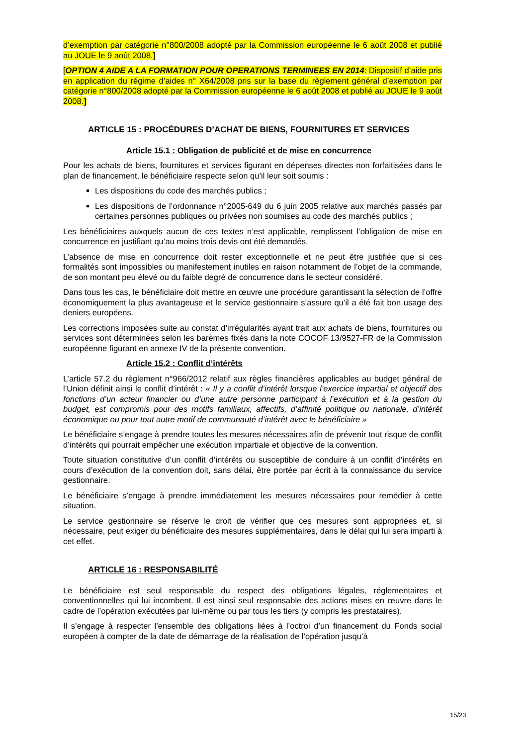d’exemption par catégorie n°800/2008 adopté par la Commission européenne le 6 août 2008 et publié au JOUE le 9 août 2008.]
[OPTION 4 AIDE A LA FORMATION POUR OPERATIONS TERMINEES EN 2014: Dispositif d’aide pris en application du régime d’aides n° X64/2008 pris sur la base du règlement général d’exemption par catégorie n°800/2008 adopté par la Commission européenne le 6 août 2008 et publié au JOUE le 9 août 2008.]
ARTICLE 15 : PROCÉDURES D’ACHAT DE BIENS, FOURNITURES ET SERVICES
Article 15.1 : Obligation de publicité et de mise en concurrence
Pour les achats de biens, fournitures et services figurant en dépenses directes non forfaitisées dans le plan de financement, le bénéficiaire respecte selon qu’il leur soit soumis :
Les dispositions du code des marchés publics ;
Les dispositions de l’ordonnance n°2005-649 du 6 juin 2005 relative aux marchés passés par certaines personnes publiques ou privées non soumises au code des marchés publics ;
Les bénéficiaires auxquels aucun de ces textes n’est applicable, remplissent l’obligation de mise en concurrence en justifiant qu’au moins trois devis ont été demandés.
L’absence de mise en concurrence doit rester exceptionnelle et ne peut être justifiée que si ces formalités sont impossibles ou manifestement inutiles en raison notamment de l’objet de la commande, de son montant peu élevé ou du faible degré de concurrence dans le secteur considéré.
Dans tous les cas, le bénéficiaire doit mettre en œuvre une procédure garantissant la sélection de l’offre économiquement la plus avantageuse et le service gestionnaire s’assure qu’il a été fait bon usage des deniers européens.
Les corrections imposées suite au constat d’irrégularités ayant trait aux achats de biens, fournitures ou services sont déterminées selon les barèmes fixés dans la note COCOF 13/9527-FR de la Commission européenne figurant en annexe IV de la présente convention.
Article 15.2 : Conflit d’intérêts
L’article 57.2 du règlement n°966/2012 relatif aux règles financières applicables au budget général de l’Union définit ainsi le conflit d’intérêt : « Il y a conflit d’intérêt lorsque l’exercice impartial et objectif des fonctions d’un acteur financier ou d’une autre personne participant à l’exécution et à la gestion du budget, est compromis pour des motifs familiaux, affectifs, d’affinité politique ou nationale, d’intérêt économique ou pour tout autre motif de communauté d’intérêt avec le bénéficiaire »
Le bénéficiaire s’engage à prendre toutes les mesures nécessaires afin de prévenir tout risque de conflit d’intérêts qui pourrait empêcher une exécution impartiale et objective de la convention.
Toute situation constitutive d’un conflit d’intérêts ou susceptible de conduire à un conflit d’intérêts en cours d’exécution de la convention doit, sans délai, être portée par écrit à la connaissance du service gestionnaire.
Le bénéficiaire s’engage à prendre immédiatement les mesures nécessaires pour remédier à cette situation.
Le service gestionnaire se réserve le droit de vérifier que ces mesures sont appropriées et, si nécessaire, peut exiger du bénéficiaire des mesures supplémentaires, dans le délai qui lui sera imparti à cet effet.
ARTICLE 16 : RESPONSABILITÉ
Le bénéficiaire est seul responsable du respect des obligations légales, réglementaires et conventionnelles qui lui incombent. Il est ainsi seul responsable des actions mises en œuvre dans le cadre de l’opération exécutées par lui-même ou par tous les tiers (y compris les prestataires).
Il s’engage à respecter l’ensemble des obligations liées à l’octroi d’un financement du Fonds social européen à compter de la date de démarrage de la réalisation de l’opération jusqu’à
15/23